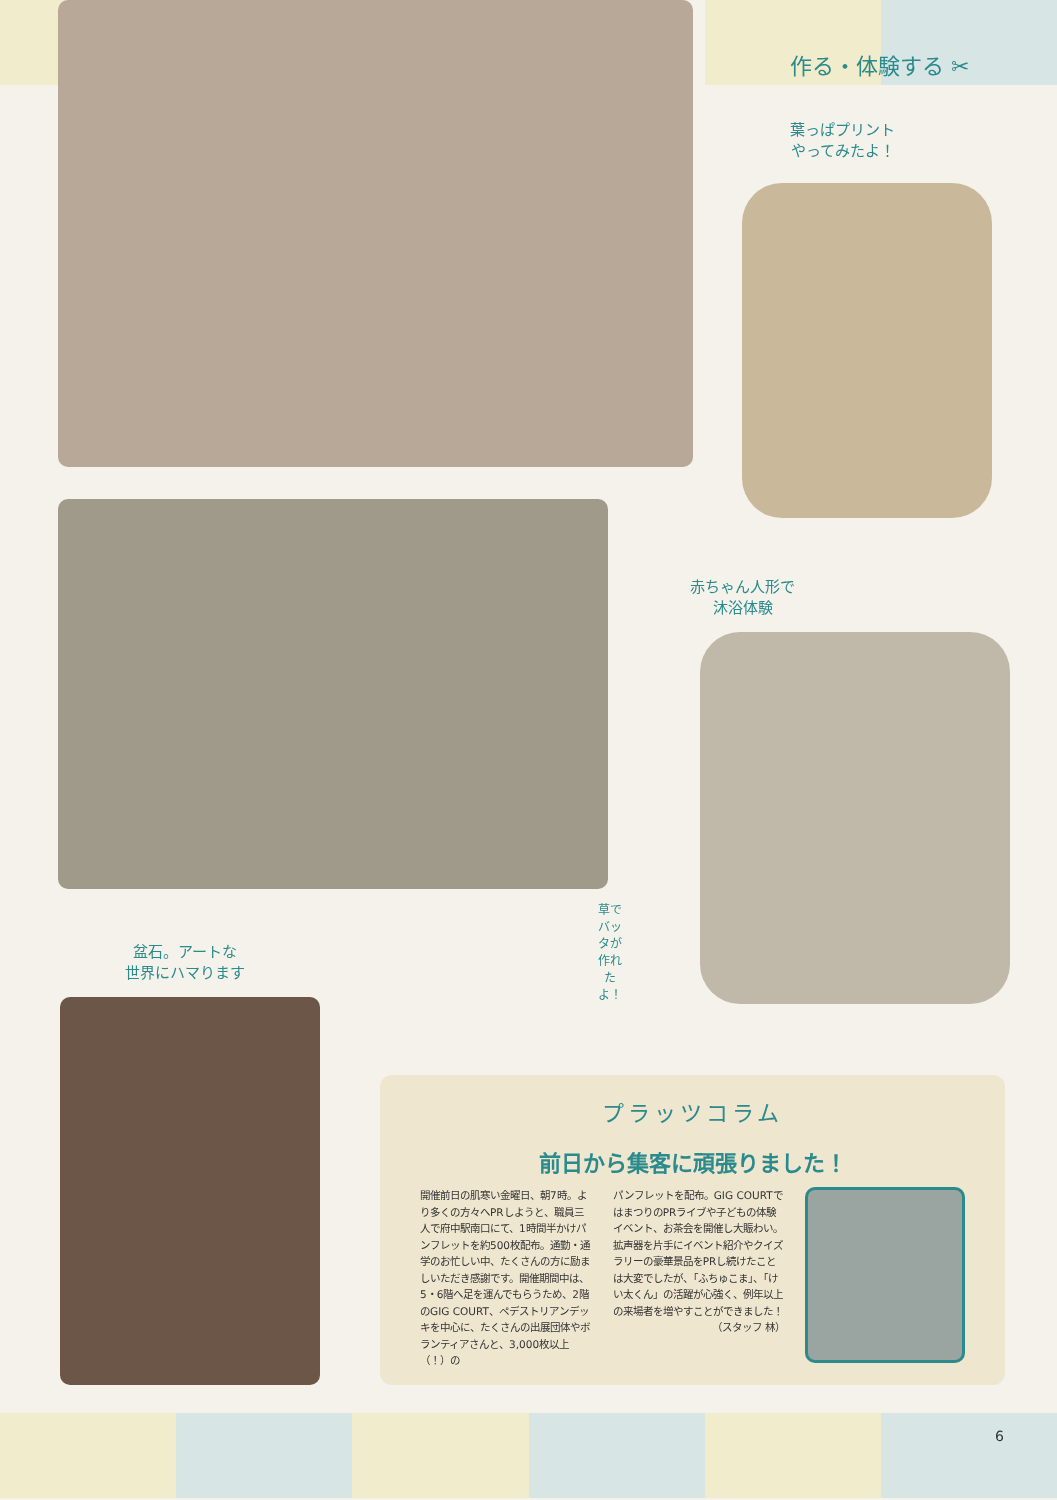作る・体験する ✂
葉っぱプリント
やってみたよ！
赤ちゃん人形で
沐浴体験
草でバッタが作れたよ！
盆石。アートな
世界にハマります
プラッツコラム
前日から集客に頑張りました！
開催前日の肌寒い金曜日、朝7時。より多くの方々へPRしようと、職員三人で府中駅南口にて、1時間半かけパンフレットを約500枚配布。通勤・通学のお忙しい中、たくさんの方に励ましいただき感謝です。開催期間中は、5・6階へ足を運んでもらうため、2階のGIG COURT、ペデストリアンデッキを中心に、たくさんの出展団体やボランティアさんと、3,000枚以上（！）の
パンフレットを配布。GIG COURTではまつりのPRライブや子どもの体験イベント、お茶会を開催し大賑わい。拡声器を片手にイベント紹介やクイズラリーの豪華景品をPRし続けたことは大変でしたが、「ふちゅこま」、「けい太くん」の活躍が心強く、例年以上の来場者を増やすことができました！
（スタッフ 林）
6